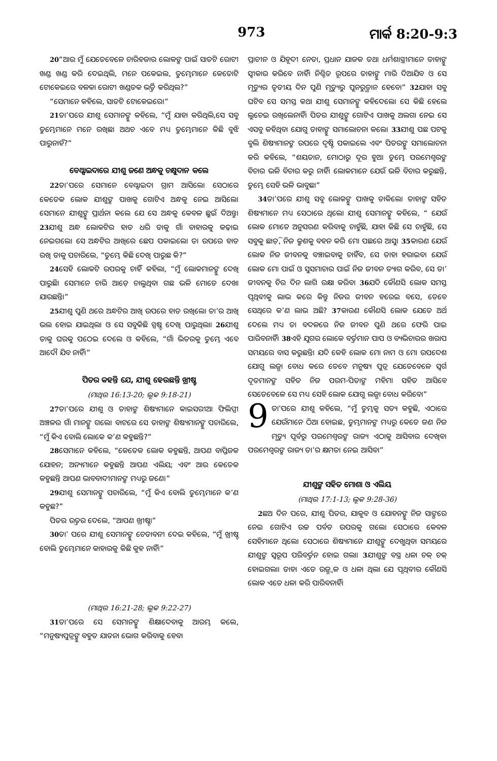973 ମାର୍କ 8:20-9:3
<sup>20</sup> “ଆଉ ମୁଁ ଯେତେବେଳେ ଚାରିହଜାର ଲୋକଙ୍କ ପାଇଁ ସାତଟି ରୋଟୀ ଖଣ୍ଡ ଖଣ୍ଡ କରି ଦେଇଥିଲି, ମନେ ପକେଇଲ, ତୁମ୍ଭେମାନେ କେତୋଟି ଟୋକେଇରେ ବଳକା ରୋଟୀ ଖଣ୍ଡତକ ଭର୍ତ୍ତି କରିଥିଲ?”
“ସେମାନେ କହିଲେ, ସାତଟି ଟୋକେଇରେ।”
<sup>21</sup> ତା’ପରେ ଯୀଶୁ ସେମାନଙ୍କୁ କହିଲେ, “ମୁଁ ଯାହା କରିଥିଲି,ସେ ସବୁ ତୁମ୍ଭେମାନେ ମନେ ରଖିଛ। ଅଥଚ ଏବେ ମଧ୍ୟ ତୁମ୍ଭେମାନେ କିଛି ବୁଝି ପାରୁନାହଁ?”
ବେଥ୍ସାଇଦାରେ ଯୀଶୁ ଜଣେ ଅନ୍ଧକୁ ଚକ୍ଷୁଦାନ କଲେ
<sup>22</sup> ତା’ପରେ ସେମାନେ ବେଥ୍ସାଇଦା ଗ୍ରାମ ଆସିଲେ। ସେଠାରେ କେତେକ ଲୋକ ଯୀଶୁଙ୍କ ପାଖକୁ ଗୋଟିଏ ଅନ୍ଧକୁ ନେଇ ଆସିଲେ। ସେମାନେ ଯୀଶୁଙ୍କୁ ପ୍ରାର୍ଥନା କଲେ ଯେ ସେ ଅନ୍ଧକୁ କେବଳ ଛୁଇଁ ଦିଅନ୍ତୁ। <sup>23</sup>ଯୀଶୁ ଅନ୍ଧ ଲୋକଟିର ହାତ ଧରି ତାକୁ ଗାଁ ବାହାରକୁ କଢ଼ାଇ ନେଇଗଲେ। ସେ ଅନ୍ଧଟିର ଆଖିରେ ଛେପ ପକାଇଲେ। ତା ଉପରେ ହାତ ରଖି ତାକୁ ପଚାରିଲେ, “ତୁମ୍ଭେ କିଛି ଦେଖି ପାରୁଛ କି?”
<sup>24</sup> ସେହି ଲୋକଟି ଉପରକୁ ଚାହିଁ କହିଲା, “ମୁଁ ଲୋକମାନଙ୍କୁ ଦେଖି ପାରୁଛି। ସେମାନେ ଚାରି ଆଡ଼େ ଚାଲୁଥିବା ଗଛ ଭଳି ମୋତେ ଦେଖା ଯାଉଛନ୍ତି।”
<sup>25</sup> ଯୀଶୁ ପୁଣି ଥରେ ଅନ୍ଧଟିର ଆଖି ଉପରେ ହାତ ରଖିଲେ। ତା’ର ଆଖି ଭଲ ହୋଇ ଯାଇଥିଲା ଓ ସେ ସବୁକିଛି ସ୍ପଷ୍ଟ ଦେଖି ପାରୁଥିଲା। <sup>26</sup>ଯୀଶୁ ତାକୁ ଘରକୁ ପଠେଇ ଦେଲେ ଓ କହିଲେ, “ଗାଁ ଭିତରକୁ ତୁମ୍ଭେ ଏବେ ଆଦୌ ଯିବ ନାହିଁ।”
ପିତର କହନ୍ତି ଯେ, ଯୀଶୁ ହେଉଛନ୍ତି ଖ୍ରୀଷ୍ଟ
(ମାଥିଉ 16:13-20; ଲୂକ 9:18-21)
<sup>27</sup> ତା’ପରେ ଯୀଶୁ ଓ ତାହାଙ୍କ ଶିଷ୍ୟମାନେ କାଇସରୀଆ ଫିଲିପ୍ପୀ ଅଞ୍ଚଳର ଗାଁ ମାନଙ୍କୁ ଗଲେ। ବାଟରେ ସେ ତାହାଙ୍କ ଶିଷ୍ୟମାନଙ୍କୁ ପଚାରିଲେ, “ମୁଁ କିଏ ବୋଲି ଲୋକେ କ’ଣ କହୁଛନ୍ତି?”
<sup>28</sup> ସେମାନେ କହିଲେ, “କେତେକ ଲୋକ କହୁଛନ୍ତି, ଆପଣ ବାପ୍ତିଜକ ଯୋହନ; ଅନ୍ୟମାନେ କହୁଛନ୍ତି ଆପଣ ଏଲିୟ; ଏବଂ ଆଉ କେତେକ କହୁଛନ୍ତି ଆପଣ ଭାବବାଦୀମାନଙ୍କ ମଧ୍ୟରୁ ଜଣେ।”
<sup>29</sup> ଯୀଶୁ ସେମାନଙ୍କୁ ପଚାରିଲେ, “ମୁଁ କିଏ ବୋଲି ତୁମ୍ଭେମାନେ କ’ଣ କହୁଛ?”
ପିତର ଉତ୍ତର ଦେଲେ, “ଆପଣ ଖ୍ରୀଷ୍ଟ।”
<sup>30</sup> ତା’ ପରେ ଯୀଶୁ ସେମାନଙ୍କୁ ଚେତାବନୀ ଦେଇ କହିଲେ, “ମୁଁ ଖ୍ରୀଷ୍ଟ ବୋଲି ତୁମ୍ଭେମାନେ କାହାରକୁ କିଛି କୁହ ନାହିଁ।”
(ମାଥିଉ 16:21-28; ଲୂକ 9:22-27)
<sup>31</sup> ତା’ପରେ ସେ ସେମାନଙ୍କୁ ଶିକ୍ଷାଦେବାକୁ ଆରମ୍ଭ କଲେ, “ମନୁଷ୍ୟପୁତ୍ରଙ୍କୁ ବହୁତ ଯାତନା ଭୋଗ କରିବାକୁ ହେବ।
ପ୍ରାଚୀନ ଓ ଯିହୂଦୀ ନେତା, ପ୍ରଧାନ ଯାଜକ ତଥା ଧର୍ମଶାସ୍ତ୍ରୀମାନେ ତାହାଙ୍କୁ ସ୍ୱୀକାର କରିବେ ନାହିଁ। ନିଶ୍ଚିତ ରୂପରେ ତାହାଙ୍କୁ ମାରି ଦିଆଯିବ ଓ ସେ ମୃତ୍ୟୁର ତୃତୀୟ ଦିନ ପୁଣି ମୃତ୍ୟୁରୁ ପୁନରୁତ୍ଥାନ ହେବେ।” <sup>32</sup>ଯାହା ସବୁ ଘଟିବ ସେ ସମସ୍ତ କଥା ଯୀଶୁ ସେମାନଙ୍କୁ କହିଦେଲେ। ସେ କିଛି ହେଲେ ଲୁଚେଇ ରଖିଲେନାହିଁ। ପିତର ଯୀଶୁଙ୍କୁ ଗୋଟିଏ ପାଖକୁ ଅଲଗା ନେଇ ସେ ଏସବୁ କହିଥିବା ଯୋଗୁ ତାହାଙ୍କୁ ସମାଲୋଚନା କଲେ। <sup>33</sup>ଯୀଶୁ ପଛ ପଟକୁ ବୁଲି ଶିଷ୍ୟମାନଙ୍କ ଉପରେ ଦୃଷ୍ଟି ପକାଇଲେ ଏବଂ ପିତରଙ୍କୁ ସମାଲୋଚନା କରି କହିଲେ, “ଶୟତାନ, ମୋଠାରୁ ଦୂର ହୁଅ। ତୁମ୍ଭେ ପରମେଶ୍ୱରଙ୍କ ବିଚାର ଭଳି ବିଚାର କରୁ ନାହିଁ। ଲୋକମାନେ ଯେଉଁ ଭଳି ବିଚାର କରୁଛନ୍ତି, ତୁମ୍ଭେ ସେହି ଭଳି ଭାବୁଛ।”
<sup>34</sup> ତା’ପରେ ଯୀଶୁ ସବୁ ଲୋକଙ୍କୁ ପାଖକୁ ଡାକିଲେ। ତାହାଙ୍କ ସହିତ ଶିଷ୍ୟମାନେ ମଧ୍ୟ ସେଠାରେ ଥିଲେ। ଯୀଶୁ ସେମାନଙ୍କୁ କହିଲେ, “ ଯେଉଁ ଲୋକ ମୋତେ ଅନୁସରଣ କରିବାକୁ ଚାହୁଁଛି, ଯାହା କିଛି ସେ ଚାହୁଁଛି, ସେ ସବୁକୁ ଛାଡ଼ି, ନିଜ କ୍ରୁଶକୁ ବହନ କରି ମୋ ପଛରେ ଆସୁ। <sup>35</sup>କାରଣ ଯେଉଁ ଲୋକ ନିଜ ଜୀବନକୁ ବଞ୍ଚାଇବାକୁ ଚାହିଁବ, ସେ ତାହା ହରାଇବ। ଯେଉଁ ଲୋକ ମୋ ପାଇଁ ଓ ସୁସମାଚାର ପାଇଁ ନିଜ ଜୀବନ ତ୍ୟାଗ କରିବ, ସେ ତା’ ଜୀବନକୁ ଚିର ଦିନ ଲାଗି ରକ୍ଷା କରିବ। <sup>36</sup>ଯଦି କୌଣସି ଲୋକ ସମସ୍ତ ପୃଥିବୀକୁ ଲାଭ କରେ କିନ୍ତୁ ନିଜର ଜୀବନ ହରେଇ ବସେ, ତେବେ ସେଥିରେ କ’ଣ ଲାଭ ଅଛି? <sup>37</sup>କାରଣ କୌଣସି ଲୋକ ଯେତେ ଅର୍ଥ ଦେଲେ ମଧ୍ୟ ତା ବଦଳରେ ନିଜ ଜୀବନ ପୁଣି ଥରେ ଫେରି ପାଇ ପାରିବନାହିଁ। <sup>38</sup>ଏହି ଯୁଗର ଲୋକେ ବର୍ତ୍ତମାନ ପାପ ଓ ବ୍ୟଭିଚାରର ଖରାପ ସମୟରେ ବାସ କରୁଛନ୍ତି। ଯଦି କେହି ଲୋକ ମୋ ନାମ ଓ ମୋ ଉପଦେଶ ଯୋଗୁ ଲଜ୍ଜା ବୋଧ କରେ ତେବେ ମନୁଷ୍ୟ ପୁତ୍ର ଯେତେବେଳେ ସ୍ୱର୍ଗ ଦୂତମାନଙ୍କ ସହିତ ନିଜ ପରମ-ପିତାଙ୍କ ମହିମା ସହିତ ଆସିବେ ସେତେବେଳେ ସେ ମଧ୍ୟ ସେହି ଲୋକ ଯୋଗୁ ଲଜ୍ଜା ବୋଧ କରିବେ।”
9 ତା’ପରେ ଯୀଶୁ କହିଲେ, “ମୁଁ ତୁମ୍ଭକୁ ସତ୍ୟ କହୁଛି, ଏଠାରେ ଯେଉଁମାନେ ଠିଆ ହୋଇଛ, ତୁମ୍ଭମାନଙ୍କ ମଧ୍ୟରୁ କେତେ ଜଣ ନିଜ ମୃତ୍ୟୁ ପୂର୍ବରୁ ପରମେଶ୍ୱରଙ୍କ ରାଜ୍ୟ ଏଠାକୁ ଆସିବାର ଦେଖିବ। ପରମେଶ୍ୱରଙ୍କ ରାଜ୍ୟ ତା’ର କ୍ଷମତା ନେଇ ଆସିବ।”
ଯୀଶୁଙ୍କ ସହିତ ମୋଶା ଓ ଏଲିୟ
(ମାଥିଉ 17:1-13; ଲୂକ 9:28-36)
<sup>2</sup> ଛଅ ଦିନ ପରେ, ଯୀଶୁ ପିତର, ଯାକୁବ ଓ ଯୋହନଙ୍କୁ ନିଜ ସାଙ୍ଗରେ ନେଇ ଗୋଟିଏ ଉଚ୍ଚ ପର୍ବତ ଉପରକୁ ଗଲେ। ସେଠାରେ କେବଳ ସେହିମାନେ ଥିଲେ। ସେଠାରେ ଶିଷ୍ୟମାନେ ଯୀଶୁଙ୍କୁ ଦେଖୁଥିବା ସମୟରେ ଯୀଶୁଙ୍କ ସ୍ୱରୂପ ପରିବର୍ତ୍ତନ ହୋଇ ଗଲା। <sup>3</sup>ଯୀଶୁଙ୍କ ବସ୍ତ୍ର ଧଳା ଚକ୍ ଚକ୍ ହୋଇଗଲା। ତାହା ଏତେ ଉଜ୍ଜ୍ୱଳ ଓ ଧଳା ଥିଲା ଯେ ପୃଥିବୀର କୌଣସି ଲୋକ ଏତେ ଧଳା କରି ପାରିବନାହିଁ।